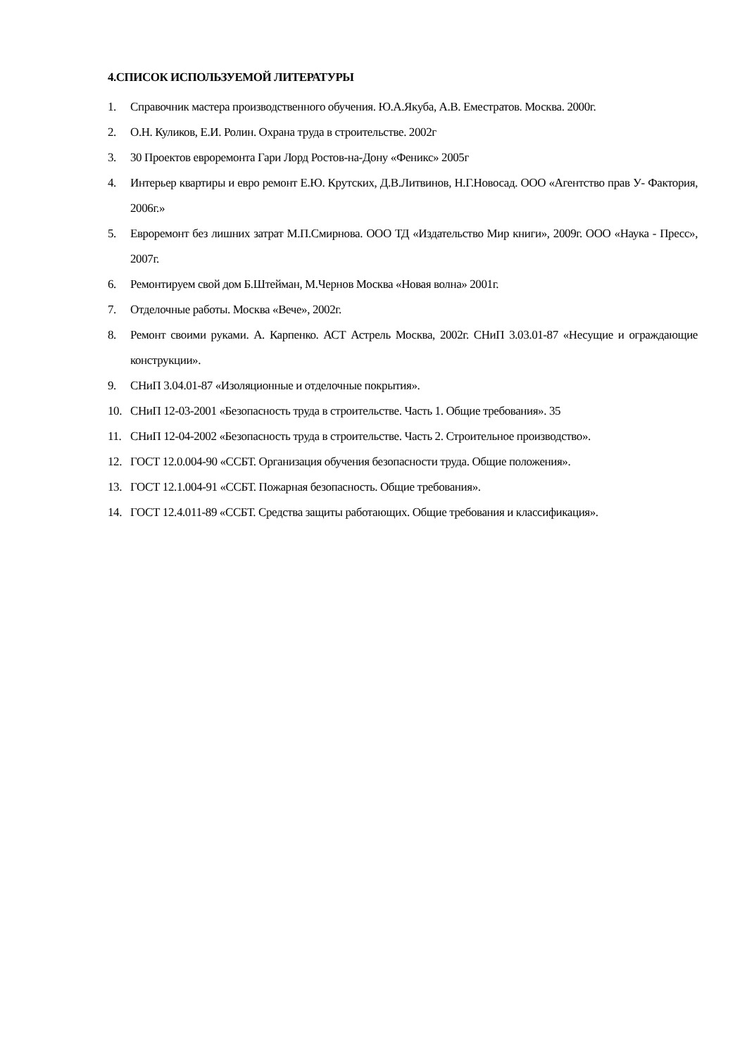4.СПИСОК ИСПОЛЬЗУЕМОЙ ЛИТЕРАТУРЫ
1. Справочник мастера производственного обучения. Ю.А.Якуба, А.В. Еместратов. Москва. 2000г.
2. О.Н. Куликов, Е.И. Ролин. Охрана труда в строительстве. 2002г
3. 30 Проектов евроремонта Гари Лорд Ростов-на-Дону «Феникс» 2005г
4. Интерьер квартиры и евро ремонт Е.Ю. Крутских, Д.В.Литвинов, Н.Г.Новосад. ООО «Агентство прав У- Фактория, 2006г.»
5. Евроремонт без лишних затрат М.П.Смирнова. ООО ТД «Издательство Мир книги», 2009г. ООО «Наука - Пресс», 2007г.
6. Ремонтируем свой дом Б.Штейман, М.Чернов Москва «Новая волна» 2001г.
7. Отделочные работы. Москва «Вече», 2002г.
8. Ремонт своими руками. А. Карпенко. АСТ Астрель Москва, 2002г. СНиП 3.03.01-87 «Несущие и ограждающие конструкции».
9. СНиП 3.04.01-87 «Изоляционные и отделочные покрытия».
10. СНиП 12-03-2001 «Безопасность труда в строительстве. Часть 1. Общие требования». 35
11. СНиП 12-04-2002 «Безопасность труда в строительстве. Часть 2. Строительное производство».
12. ГОСТ 12.0.004-90 «ССБТ. Организация обучения безопасности труда. Общие положения».
13. ГОСТ 12.1.004-91 «ССБТ. Пожарная безопасность. Общие требования».
14. ГОСТ 12.4.011-89 «ССБТ. Средства защиты работающих. Общие требования и классификация».